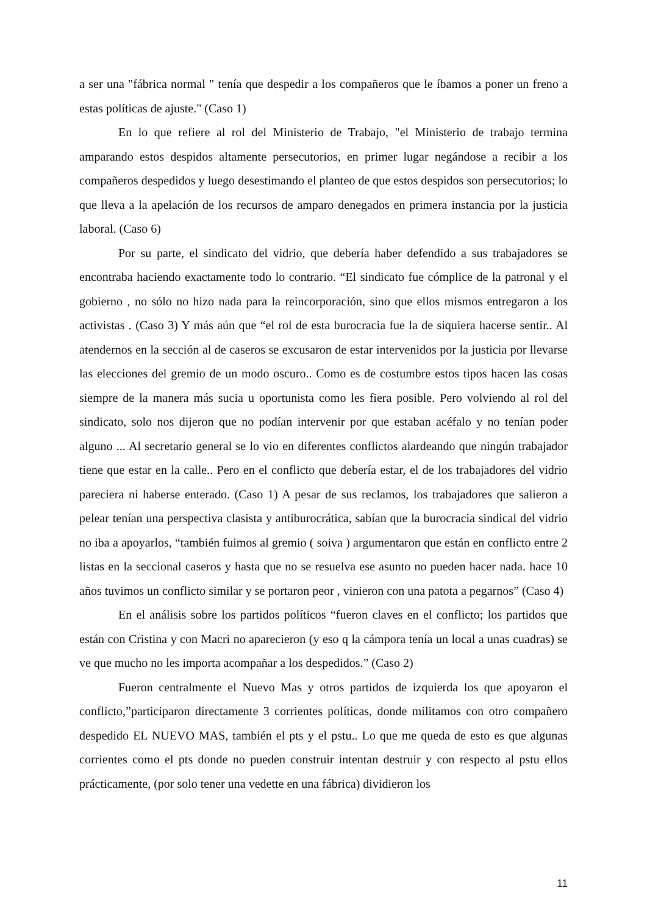a ser una "fábrica normal " tenía que despedir a los compañeros que le íbamos a poner un freno a estas políticas de ajuste." (Caso 1)
En lo que refiere al rol del Ministerio de Trabajo, "el Ministerio de trabajo termina amparando estos despidos altamente persecutorios, en primer lugar negándose a recibir a los compañeros despedidos y luego desestimando el planteo de que estos despidos son persecutorios; lo que lleva a la apelación de los recursos de amparo denegados en primera instancia por la justicia laboral. (Caso 6)
Por su parte, el sindicato del vidrio, que debería haber defendido a sus trabajadores se encontraba haciendo exactamente todo lo contrario. “El sindicato fue cómplice de la patronal y el gobierno , no sólo no hizo nada para la reincorporación, sino que ellos mismos entregaron a los activistas . (Caso 3) Y más aún que “el rol de esta burocracia fue la de siquiera hacerse sentir.. Al atendernos en la sección al de caseros se excusaron de estar intervenidos por la justicia por llevarse las elecciones del gremio de un modo oscuro.. Como es de costumbre estos tipos hacen las cosas siempre de la manera más sucia u oportunista como les fiera posible. Pero volviendo al rol del sindicato, solo nos dijeron que no podían intervenir por que estaban acéfalo y no tenían poder alguno ... Al secretario general se lo vio en diferentes conflictos alardeando que ningún trabajador tiene que estar en la calle.. Pero en el conflicto que debería estar, el de los trabajadores del vidrio pareciera ni haberse enterado. (Caso 1) A pesar de sus reclamos, los trabajadores que salieron a pelear tenían una perspectiva clasista y antiburocrática, sabían que la burocracia sindical del vidrio no iba a apoyarlos, “también fuimos al gremio ( soiva ) argumentaron que están en conflicto entre 2 listas en la seccional caseros y hasta que no se resuelva ese asunto no pueden hacer nada. hace 10 años tuvimos un conflicto similar y se portaron peor , vinieron con una patota a pegarnos” (Caso 4)
En el análisis sobre los partidos políticos “fueron claves en el conflicto; los partidos que están con Cristina y con Macri no aparecieron (y eso q la cámpora tenía un local a unas cuadras) se ve que mucho no les importa acompañar a los despedidos.” (Caso 2)
Fueron centralmente el Nuevo Mas y otros partidos de izquierda los que apoyaron el conflicto,”participaron directamente 3 corrientes políticas, donde militamos con otro compañero despedido EL NUEVO MAS, también el pts y el pstu.. Lo que me queda de esto es que algunas corrientes como el pts donde no pueden construir intentan destruir y con respecto al pstu ellos prácticamente, (por solo tener una vedette en una fábrica) dividieron los
11